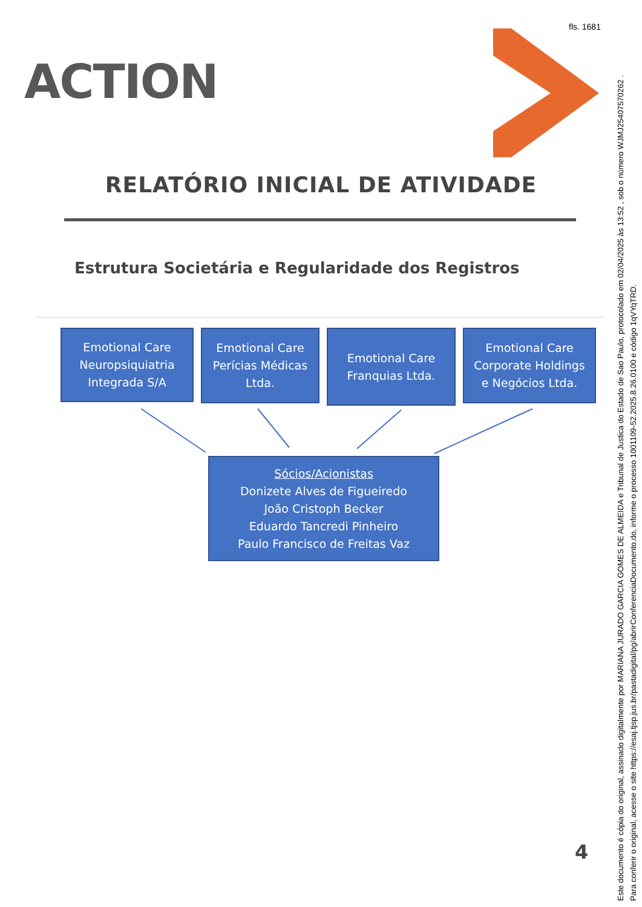fls. 1681
ACTION
RELATÓRIO INICIAL DE ATIVIDADE
Estrutura Societária e Regularidade dos Registros
Emotional Care
Neuropsiquiatria
Integrada S/A
Emotional Care
Perícias Médicas
Ltda.
Emotional Care
Franquias Ltda.
Emotional Care
Corporate Holdings
e Negócios Ltda.
Sócios/Acionistas
Donizete Alves de Figueiredo
João Cristoph Becker
Eduardo Tancredi Pinheiro
Paulo Francisco de Freitas Vaz
4
Este documento é cópia do original, assinado digitalmente por MARIANA JURADO GARCIA GOMES DE ALMEIDA e Tribunal de Justica do Estado de Sao Paulo, protocolado em 02/04/2025 às 13:52 , sob o número WJMJ25407570262 .
Para conferir o original, acesse o site https://esaj.tjsp.jus.br/pastadigital/pg/abrirConferenciaDocumento.do, informe o processo 1001109-52.2025.8.26.0100 e código 1qVYqTRD.